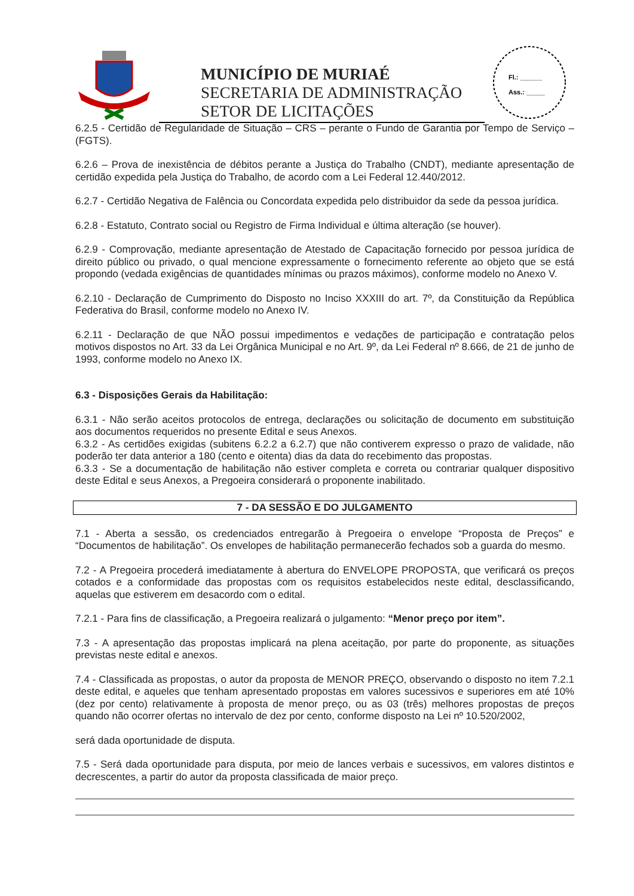MUNICÍPIO DE MURIAÉ
SECRETARIA DE ADMINISTRAÇÃO
SETOR DE LICITAÇÕES
Fl.: ______
Ass.: _____
6.2.5 - Certidão de Regularidade de Situação – CRS – perante o Fundo de Garantia por Tempo de Serviço – (FGTS).
6.2.6 – Prova de inexistência de débitos perante a Justiça do Trabalho (CNDT), mediante apresentação de certidão expedida pela Justiça do Trabalho, de acordo com a Lei Federal 12.440/2012.
6.2.7 - Certidão Negativa de Falência ou Concordata expedida pelo distribuidor da sede da pessoa jurídica.
6.2.8 - Estatuto, Contrato social ou Registro de Firma Individual e última alteração (se houver).
6.2.9 - Comprovação, mediante apresentação de Atestado de Capacitação fornecido por pessoa jurídica de direito público ou privado, o qual mencione expressamente o fornecimento referente ao objeto que se está propondo (vedada exigências de quantidades mínimas ou prazos máximos), conforme modelo no Anexo V.
6.2.10 - Declaração de Cumprimento do Disposto no Inciso XXXIII do art. 7º, da Constituição da República Federativa do Brasil, conforme modelo no Anexo IV.
6.2.11 - Declaração de que NÃO possui impedimentos e vedações de participação e contratação pelos motivos dispostos no Art. 33 da Lei Orgânica Municipal e no Art. 9º, da Lei Federal nº 8.666, de 21 de junho de 1993, conforme modelo no Anexo IX.
6.3 - Disposições Gerais da Habilitação:
6.3.1 - Não serão aceitos protocolos de entrega, declarações ou solicitação de documento em substituição aos documentos requeridos no presente Edital e seus Anexos.
6.3.2 - As certidões exigidas (subitens 6.2.2 a 6.2.7) que não contiverem expresso o prazo de validade, não poderão ter data anterior a 180 (cento e oitenta) dias da data do recebimento das propostas.
6.3.3 - Se a documentação de habilitação não estiver completa e correta ou contrariar qualquer dispositivo deste Edital e seus Anexos, a Pregoeira considerará o proponente inabilitado.
7 - DA SESSÃO E DO JULGAMENTO
7.1 - Aberta a sessão, os credenciados entregarão à Pregoeira o envelope “Proposta de Preços” e “Documentos de habilitação”. Os envelopes de habilitação permanecerão fechados sob a guarda do mesmo.
7.2 - A Pregoeira procederá imediatamente à abertura do ENVELOPE PROPOSTA, que verificará os preços cotados e a conformidade das propostas com os requisitos estabelecidos neste edital, desclassificando, aquelas que estiverem em desacordo com o edital.
7.2.1 - Para fins de classificação, a Pregoeira realizará o julgamento: “Menor preço por item”.
7.3 - A apresentação das propostas implicará na plena aceitação, por parte do proponente, as situações previstas neste edital e anexos.
7.4 - Classificada as propostas, o autor da proposta de MENOR PREÇO, observando o disposto no item 7.2.1 deste edital, e aqueles que tenham apresentado propostas em valores sucessivos e superiores em até 10% (dez por cento) relativamente à proposta de menor preço, ou as 03 (três) melhores propostas de preços quando não ocorrer ofertas no intervalo de dez por cento, conforme disposto na Lei nº 10.520/2002,
será dada oportunidade de disputa.
7.5 - Será dada oportunidade para disputa, por meio de lances verbais e sucessivos, em valores distintos e decrescentes, a partir do autor da proposta classificada de maior preço.